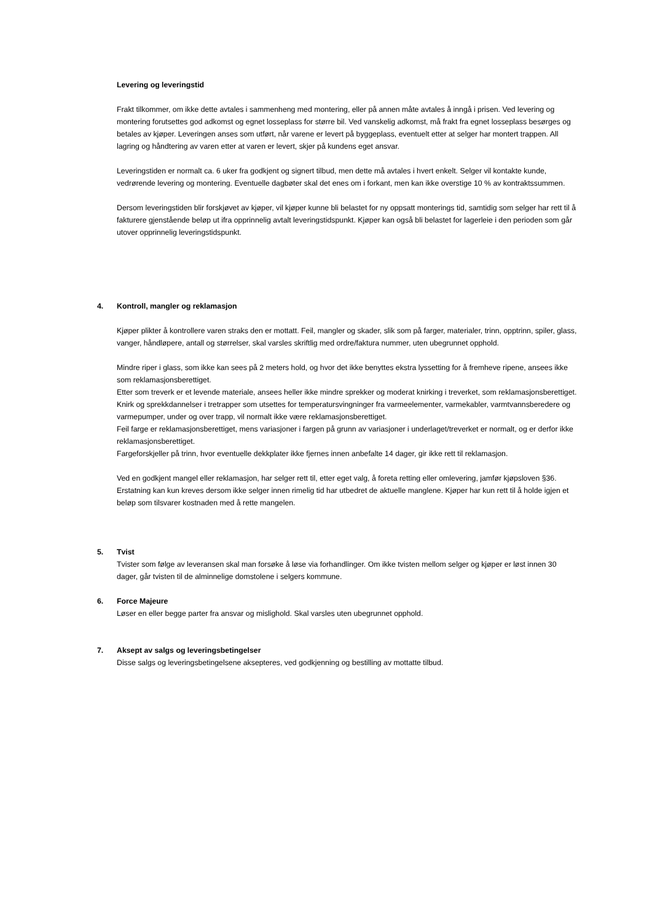Levering og leveringstid
Frakt tilkommer, om ikke dette avtales i sammenheng med montering, eller på annen måte avtales å inngå i prisen. Ved levering og montering forutsettes god adkomst og egnet losseplass for større bil. Ved vanskelig adkomst, må frakt fra egnet losseplass besørges og betales av kjøper. Leveringen anses som utført, når varene er levert på byggeplass, eventuelt etter at selger har montert trappen. All lagring og håndtering av varen etter at varen er levert, skjer på kundens eget ansvar.
Leveringstiden er normalt ca. 6 uker fra godkjent og signert tilbud, men dette må avtales i hvert enkelt. Selger vil kontakte kunde, vedrørende levering og montering. Eventuelle dagbøter skal det enes om i forkant, men kan ikke overstige 10 % av kontraktssummen.
Dersom leveringstiden blir forskjøvet av kjøper, vil kjøper kunne bli belastet for ny oppsatt monterings tid, samtidig som selger har rett til å fakturere gjenstående beløp ut ifra opprinnelig avtalt leveringstidspunkt. Kjøper kan også bli belastet for lagerleie i den perioden som går utover opprinnelig leveringstidspunkt.
4.
Kontroll, mangler og reklamasjon
Kjøper plikter å kontrollere varen straks den er mottatt. Feil, mangler og skader, slik som på farger, materialer, trinn, opptrinn, spiler, glass, vanger, håndløpere, antall og størrelser, skal varsles skriftlig med ordre/faktura nummer, uten ubegrunnet opphold.
Mindre riper i glass, som ikke kan sees på 2 meters hold, og hvor det ikke benyttes ekstra lyssetting for å fremheve ripene, ansees ikke som reklamasjonsberettiget.
Etter som treverk er et levende materiale, ansees heller ikke mindre sprekker og moderat knirking i treverket, som reklamasjonsberettiget.
Knirk og sprekkdannelser i tretrapper som utsettes for temperatursvingninger fra varmeelementer, varmekabler, varmtvannsberedere og varmepumper, under og over trapp, vil normalt ikke være reklamasjonsberettiget.
Feil farge er reklamasjonsberettiget, mens variasjoner i fargen på grunn av variasjoner i underlaget/treverket er normalt, og er derfor ikke reklamasjonsberettiget.
Fargeforskjeller på trinn, hvor eventuelle dekkplater ikke fjernes innen anbefalte 14 dager, gir ikke rett til reklamasjon.
Ved en godkjent mangel eller reklamasjon, har selger rett til, etter eget valg, å foreta retting eller omlevering, jamfør kjøpsloven §36. Erstatning kan kun kreves dersom ikke selger innen rimelig tid har utbedret de aktuelle manglene. Kjøper har kun rett til å holde igjen et beløp som tilsvarer kostnaden med å rette mangelen.
5. Tvist
Tvister som følge av leveransen skal man forsøke å løse via forhandlinger. Om ikke tvisten mellom selger og kjøper er løst innen 30 dager, går tvisten til de alminnelige domstolene i selgers kommune.
6. Force Majeure
Løser en eller begge parter fra ansvar og mislighold. Skal varsles uten ubegrunnet opphold.
7. Aksept av salgs og leveringsbetingelser
Disse salgs og leveringsbetingelsene aksepteres, ved godkjenning og bestilling av mottatte tilbud.